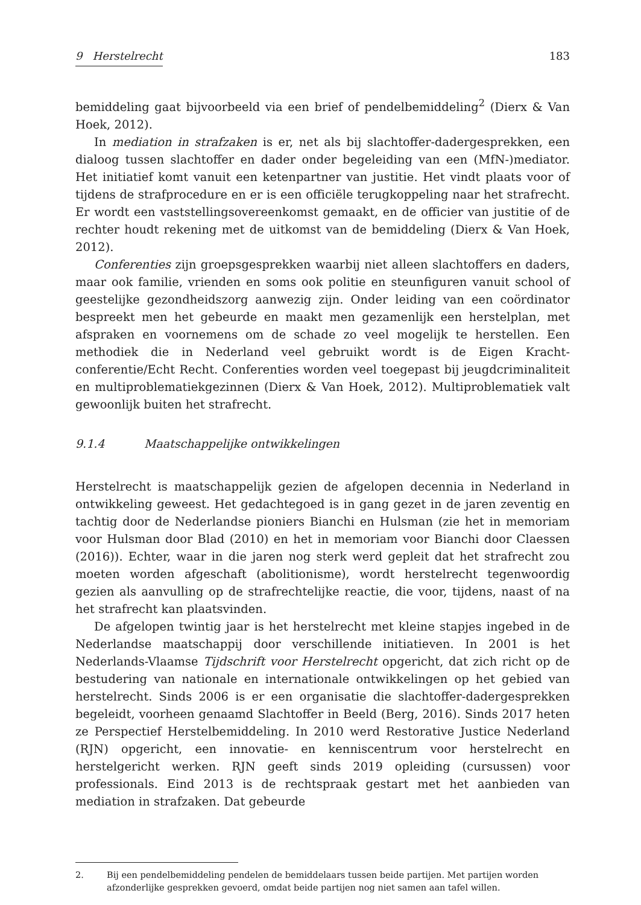9 Herstelrecht 183
bemiddeling gaat bijvoorbeeld via een brief of pendelbemiddeling<sup>2</sup> (Dierx & Van Hoek, 2012).
In mediation in strafzaken is er, net als bij slachtoffer-dadergesprekken, een dialoog tussen slachtoffer en dader onder begeleiding van een (MfN-)mediator. Het initiatief komt vanuit een ketenpartner van justitie. Het vindt plaats voor of tijdens de strafprocedure en er is een officiële terugkoppeling naar het strafrecht. Er wordt een vaststellingsovereenkomst gemaakt, en de officier van justitie of de rechter houdt rekening met de uitkomst van de bemiddeling (Dierx & Van Hoek, 2012).
Conferenties zijn groepsgesprekken waarbij niet alleen slachtoffers en daders, maar ook familie, vrienden en soms ook politie en steunfiguren vanuit school of geestelijke gezondheidszorg aanwezig zijn. Onder leiding van een coördinator bespreekt men het gebeurde en maakt men gezamenlijk een herstelplan, met afspraken en voornemens om de schade zo veel mogelijk te herstellen. Een methodiek die in Nederland veel gebruikt wordt is de Eigen Kracht-conferentie/Echt Recht. Conferenties worden veel toegepast bij jeugdcriminaliteit en multiproblematiekgezinnen (Dierx & Van Hoek, 2012). Multiproblematiek valt gewoonlijk buiten het strafrecht.
9.1.4 Maatschappelijke ontwikkelingen
Herstelrecht is maatschappelijk gezien de afgelopen decennia in Nederland in ontwikkeling geweest. Het gedachtegoed is in gang gezet in de jaren zeventig en tachtig door de Nederlandse pioniers Bianchi en Hulsman (zie het in memoriam voor Hulsman door Blad (2010) en het in memoriam voor Bianchi door Claessen (2016)). Echter, waar in die jaren nog sterk werd gepleit dat het strafrecht zou moeten worden afgeschaft (abolitionisme), wordt herstelrecht tegenwoordig gezien als aanvulling op de strafrechtelijke reactie, die voor, tijdens, naast of na het strafrecht kan plaatsvinden.
De afgelopen twintig jaar is het herstelrecht met kleine stapjes ingebed in de Nederlandse maatschappij door verschillende initiatieven. In 2001 is het Nederlands-Vlaamse Tijdschrift voor Herstelrecht opgericht, dat zich richt op de bestudering van nationale en internationale ontwikkelingen op het gebied van herstelrecht. Sinds 2006 is er een organisatie die slachtoffer-dadergesprekken begeleidt, voorheen genaamd Slachtoffer in Beeld (Berg, 2016). Sinds 2017 heten ze Perspectief Herstelbemiddeling. In 2010 werd Restorative Justice Nederland (RJN) opgericht, een innovatie- en kenniscentrum voor herstelrecht en herstelgericht werken. RJN geeft sinds 2019 opleiding (cursussen) voor professionals. Eind 2013 is de rechtspraak gestart met het aanbieden van mediation in strafzaken. Dat gebeurde
2. Bij een pendelbemiddeling pendelen de bemiddelaars tussen beide partijen. Met partijen worden afzonderlijke gesprekken gevoerd, omdat beide partijen nog niet samen aan tafel willen.